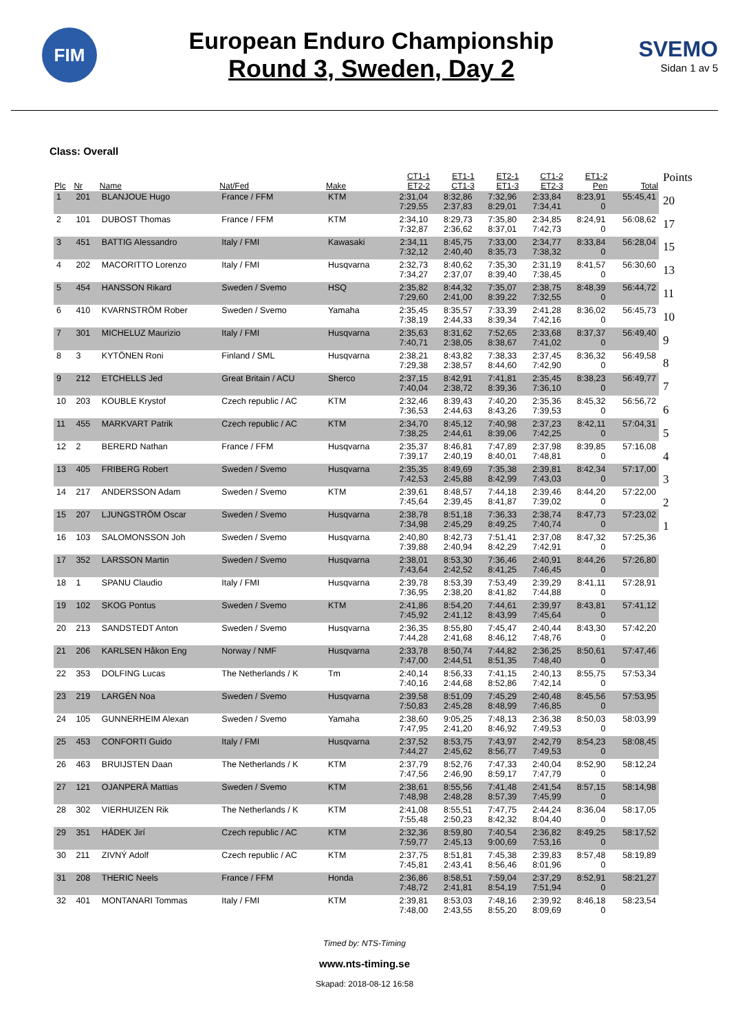FIM
European Enduro Championship
Round 3, Sweden, Day 2
SVEMO
Sidan 1 av 5
Class: Overall
| Plc | Nr | Name | Nat/Fed | Make | CT1-1 ET2-2 | ET1-1 CT1-3 | ET2-1 ET1-3 | CT1-2 ET2-3 | ET1-2 Pen | Total |
| --- | --- | --- | --- | --- | --- | --- | --- | --- | --- | --- |
| 1 | 201 | BLANJOUE Hugo | France / FFM | KTM | 2:31,04 7:29,55 | 8:32,86 2:37,83 | 7:32,96 8:29,01 | 2:33,84 7:34,41 | 8:23,91 0 | 55:45,41 |
| 2 | 101 | DUBOST Thomas | France / FFM | KTM | 2:34,10 7:32,87 | 8:29,73 2:36,62 | 7:35,80 8:37,01 | 2:34,85 7:42,73 | 8:24,91 0 | 56:08,62 |
| 3 | 451 | BATTIG Alessandro | Italy / FMI | Kawasaki | 2:34,11 7:32,12 | 8:45,75 2:40,40 | 7:33,00 8:35,73 | 2:34,77 7:38,32 | 8:33,84 0 | 56:28,04 |
| 4 | 202 | MACORITTO Lorenzo | Italy / FMI | Husqvarna | 2:32,73 7:34,27 | 8:40,62 2:37,07 | 7:35,30 8:39,40 | 2:31,19 7:38,45 | 8:41,57 0 | 56:30,60 |
| 5 | 454 | HANSSON Rikard | Sweden / Svemo | HSQ | 2:35,82 7:29,60 | 8:44,32 2:41,00 | 7:35,07 8:39,22 | 2:38,75 7:32,55 | 8:48,39 0 | 56:44,72 |
| 6 | 410 | KVARNSTRÖM Rober | Sweden / Svemo | Yamaha | 2:35,45 7:38,19 | 8:35,57 2:44,33 | 7:33,39 8:39,34 | 2:41,28 7:42,16 | 8:36,02 0 | 56:45,73 |
| 7 | 301 | MICHELUZ Maurizio | Italy / FMI | Husqvarna | 2:35,63 7:40,71 | 8:31,62 2:38,05 | 7:52,65 8:38,67 | 2:33,68 7:41,02 | 8:37,37 0 | 56:49,40 |
| 8 | 3 | KYTÖNEN Roni | Finland / SML | Husqvarna | 2:38,21 7:29,38 | 8:43,82 2:38,57 | 7:38,33 8:44,60 | 2:37,45 7:42,90 | 8:36,32 0 | 56:49,58 |
| 9 | 212 | ETCHELLS Jed | Great Britain / ACU | Sherco | 2:37,15 7:40,04 | 8:42,91 2:38,72 | 7:41,81 8:39,36 | 2:35,45 7:36,10 | 8:38,23 0 | 56:49,77 |
| 10 | 203 | KOUBLE Krystof | Czech republic / AC | KTM | 2:32,46 7:36,53 | 8:39,43 2:44,63 | 7:40,20 8:43,26 | 2:35,36 7:39,53 | 8:45,32 0 | 56:56,72 |
| 11 | 455 | MARKVART Patrik | Czech republic / AC | KTM | 2:34,70 7:38,25 | 8:45,12 2:44,61 | 7:40,98 8:39,06 | 2:37,23 7:42,25 | 8:42,11 0 | 57:04,31 |
| 12 | 2 | BERERD Nathan | France / FFM | Husqvarna | 2:35,37 7:39,17 | 8:46,81 2:40,19 | 7:47,89 8:40,01 | 2:37,98 7:48,81 | 8:39,85 0 | 57:16,08 |
| 13 | 405 | FRIBERG Robert | Sweden / Svemo | Husqvarna | 2:35,35 7:42,53 | 8:49,69 2:45,88 | 7:35,38 8:42,99 | 2:39,81 7:43,03 | 8:42,34 0 | 57:17,00 |
| 14 | 217 | ANDERSSON Adam | Sweden / Svemo | KTM | 2:39,61 7:45,64 | 8:48,57 2:39,45 | 7:44,18 8:41,87 | 2:39,46 7:39,02 | 8:44,20 0 | 57:22,00 |
| 15 | 207 | LJUNGSTRÖM Oscar | Sweden / Svemo | Husqvarna | 2:38,78 7:34,98 | 8:51,18 2:45,29 | 7:36,33 8:49,25 | 2:38,74 7:40,74 | 8:47,73 0 | 57:23,02 |
| 16 | 103 | SALOMONSSON Joh | Sweden / Svemo | Husqvarna | 2:40,80 7:39,88 | 8:42,73 2:40,94 | 7:51,41 8:42,29 | 2:37,08 7:42,91 | 8:47,32 0 | 57:25,36 |
| 17 | 352 | LARSSON Martin | Sweden / Svemo | Husqvarna | 2:38,01 7:43,64 | 8:53,30 2:42,52 | 7:36,46 8:41,25 | 2:40,91 7:46,45 | 8:44,26 0 | 57:26,80 |
| 18 | 1 | SPANU Claudio | Italy / FMI | Husqvarna | 2:39,78 7:36,95 | 8:53,39 2:38,20 | 7:53,49 8:41,82 | 2:39,29 7:44,88 | 8:41,11 0 | 57:28,91 |
| 19 | 102 | SKOG Pontus | Sweden / Svemo | KTM | 2:41,86 7:45,92 | 8:54,20 2:41,12 | 7:44,61 8:43,99 | 2:39,97 7:45,64 | 8:43,81 0 | 57:41,12 |
| 20 | 213 | SANDSTEDT Anton | Sweden / Svemo | Husqvarna | 2:36,35 7:44,28 | 8:55,80 2:41,68 | 7:45,47 8:46,12 | 2:40,44 7:48,76 | 8:43,30 0 | 57:42,20 |
| 21 | 206 | KARLSEN Håkon Eng | Norway / NMF | Husqvarna | 2:33,78 7:47,00 | 8:50,74 2:44,51 | 7:44,82 8:51,35 | 2:36,25 7:48,40 | 8:50,61 0 | 57:47,46 |
| 22 | 353 | DOLFING Lucas | The Netherlands / K | Tm | 2:40,14 7:40,16 | 8:56,33 2:44,68 | 7:41,15 8:52,86 | 2:40,13 7:42,14 | 8:55,75 0 | 57:53,34 |
| 23 | 219 | LARGÉN Noa | Sweden / Svemo | Husqvarna | 2:39,58 7:50,83 | 8:51,09 2:45,28 | 7:45,29 8:48,99 | 2:40,48 7:46,85 | 8:45,56 0 | 57:53,95 |
| 24 | 105 | GUNNERHEIM Alexan | Sweden / Svemo | Yamaha | 2:38,60 7:47,95 | 9:05,25 2:41,20 | 7:48,13 8:46,92 | 2:36,38 7:49,53 | 8:50,03 0 | 58:03,99 |
| 25 | 453 | CONFORTI Guido | Italy / FMI | Husqvarna | 2:37,52 7:44,27 | 8:53,75 2:45,62 | 7:43,97 8:56,77 | 2:42,79 7:49,53 | 8:54,23 0 | 58:08,45 |
| 26 | 463 | BRUIJSTEN Daan | The Netherlands / K | KTM | 2:37,79 7:47,56 | 8:52,76 2:46,90 | 7:47,33 8:59,17 | 2:40,04 7:47,79 | 8:52,90 0 | 58:12,24 |
| 27 | 121 | OJANPERÄ Mattias | Sweden / Svemo | KTM | 2:38,61 7:48,98 | 8:55,56 2:48,28 | 7:41,48 8:57,39 | 2:41,54 7:45,99 | 8:57,15 0 | 58:14,98 |
| 28 | 302 | VIERHUIZEN Rik | The Netherlands / K | KTM | 2:41,08 7:55,48 | 8:55,51 2:50,23 | 7:47,75 8:42,32 | 2:44,24 8:04,40 | 8:36,04 0 | 58:17,05 |
| 29 | 351 | HÁDEK Jirí | Czech republic / AC | KTM | 2:32,36 7:59,77 | 8:59,80 2:45,13 | 7:40,54 9:00,69 | 2:36,82 7:53,16 | 8:49,25 0 | 58:17,52 |
| 30 | 211 | ZIVNÝ Adolf | Czech republic / AC | KTM | 2:37,75 7:45,81 | 8:51,81 2:43,41 | 7:45,38 8:56,46 | 2:39,83 8:01,96 | 8:57,48 0 | 58:19,89 |
| 31 | 208 | THERIC Neels | France / FFM | Honda | 2:36,86 7:48,72 | 8:58,51 2:41,81 | 7:59,04 8:54,19 | 2:37,29 7:51,94 | 8:52,91 0 | 58:21,27 |
| 32 | 401 | MONTANARI Tommas | Italy / FMI | KTM | 2:39,81 7:48,00 | 8:53,03 2:43,55 | 7:48,16 8:55,20 | 2:39,92 8:09,69 | 8:46,18 0 | 58:23,54 |
Points
20
17
15
13
11
10
9
8
7
6
5
4
3
2
1
Timed by: NTS-Timing
www.nts-timing.se
Skapad: 2018-08-12 16:58